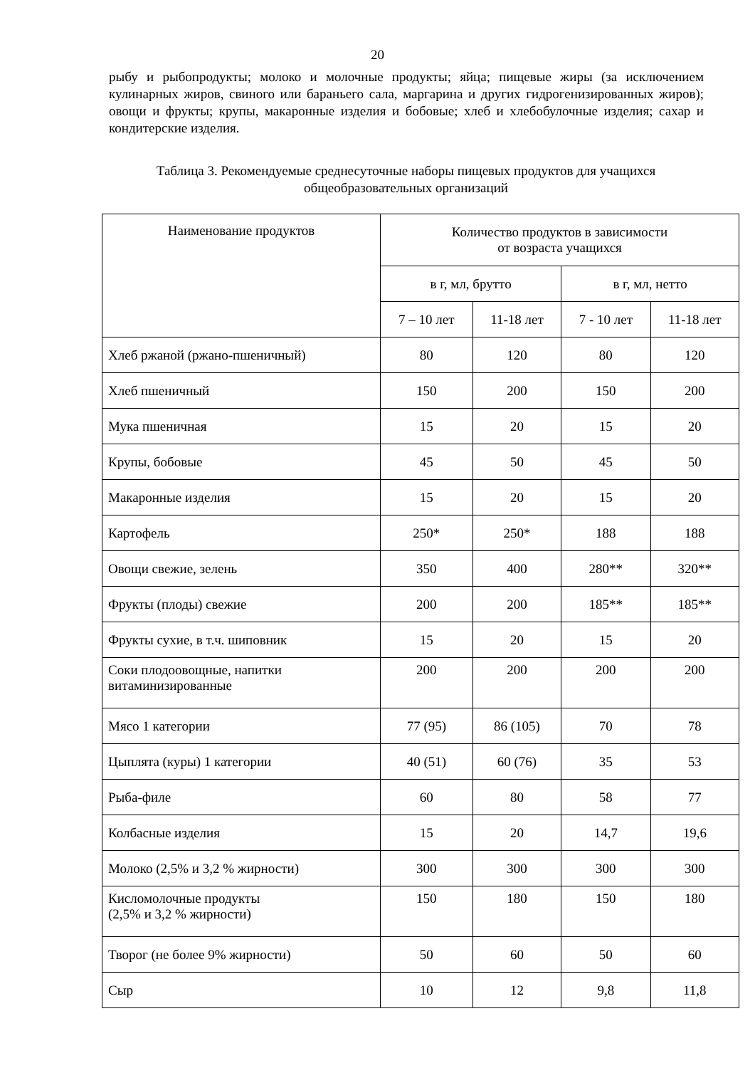20
рыбу и рыбопродукты; молоко и молочные продукты; яйца; пищевые жиры (за исключением кулинарных жиров, свиного или бараньего сала, маргарина и других гидрогенизированных жиров); овощи и фрукты; крупы, макаронные изделия и бобовые; хлеб и хлебобулочные изделия; сахар и кондитерские изделия.
Таблица 3. Рекомендуемые среднесуточные наборы пищевых продуктов для учащихся общеобразовательных организаций
| Наименование продуктов | Количество продуктов в зависимости от возраста учащихся | | | |
| --- | --- | --- | --- | --- |
| | в г, мл, брутто | | в г, мл, нетто | |
| | 7 – 10 лет | 11-18 лет | 7 - 10 лет | 11-18 лет |
| Хлеб ржаной (ржано-пшеничный) | 80 | 120 | 80 | 120 |
| Хлеб пшеничный | 150 | 200 | 150 | 200 |
| Мука пшеничная | 15 | 20 | 15 | 20 |
| Крупы, бобовые | 45 | 50 | 45 | 50 |
| Макаронные изделия | 15 | 20 | 15 | 20 |
| Картофель | 250* | 250* | 188 | 188 |
| Овощи свежие, зелень | 350 | 400 | 280** | 320** |
| Фрукты (плоды) свежие | 200 | 200 | 185** | 185** |
| Фрукты сухие, в т.ч. шиповник | 15 | 20 | 15 | 20 |
| Соки плодоовощные, напитки витаминизированные | 200 | 200 | 200 | 200 |
| Мясо 1 категории | 77 (95) | 86 (105) | 70 | 78 |
| Цыплята (куры) 1 категории | 40 (51) | 60 (76) | 35 | 53 |
| Рыба-филе | 60 | 80 | 58 | 77 |
| Колбасные изделия | 15 | 20 | 14,7 | 19,6 |
| Молоко (2,5% и 3,2 % жирности) | 300 | 300 | 300 | 300 |
| Кисломолочные продукты (2,5% и 3,2 % жирности) | 150 | 180 | 150 | 180 |
| Творог (не более 9% жирности) | 50 | 60 | 50 | 60 |
| Сыр | 10 | 12 | 9,8 | 11,8 |